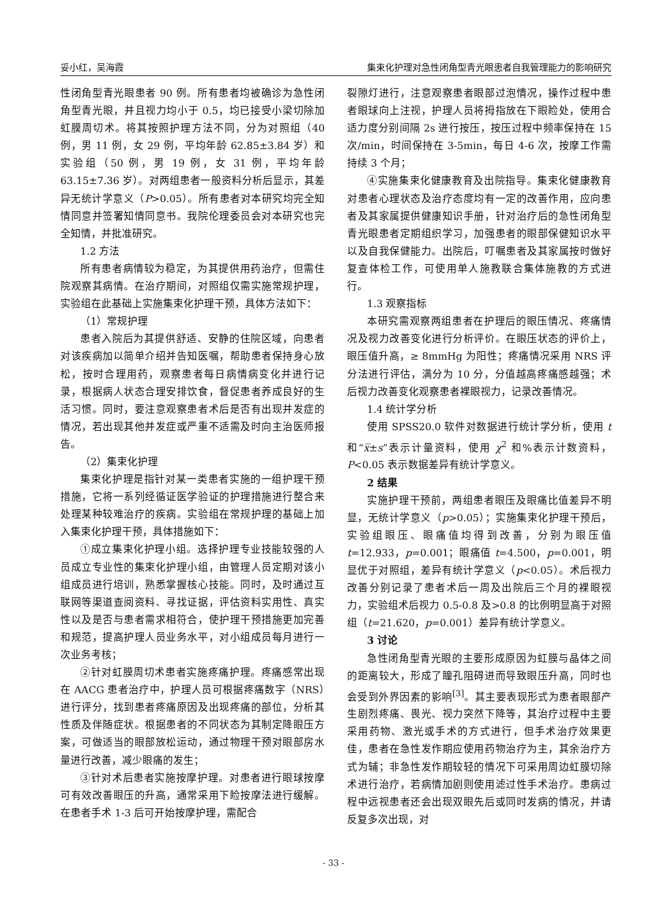妥小红，吴海霞 集束化护理对急性闭角型青光眼患者自我管理能力的影响研究
性闭角型青光眼患者 90 例。所有患者均被确诊为急性闭角型青光眼，并且视力均小于 0.5，均已接受小梁切除加虹膜周切术。将其按照护理方法不同，分为对照组（40 例，男 11 例，女 29 例，平均年龄 62.85±3.84 岁）和实验组（50 例，男 19 例，女 31 例，平均年龄 63.15±7.36 岁）。对两组患者一般资料分析后显示，其差异无统计学意义（P>0.05）。所有患者对本研究均完全知情同意并签署知情同意书。我院伦理委员会对本研究也完全知情，并批准研究。
1.2 方法
所有患者病情较为稳定，为其提供用药治疗，但需住院观察其病情。在治疗期间，对照组仅需实施常规护理，实验组在此基础上实施集束化护理干预，具体方法如下：
（1）常规护理
患者入院后为其提供舒适、安静的住院区域，向患者对该疾病加以简单介绍并告知医嘱，帮助患者保持身心放松，按时合理用药，观察患者每日病情病变化并进行记录，根据病人状态合理安排饮食，督促患者养成良好的生活习惯。同时，要注意观察患者术后是否有出现并发症的情况，若出现其他并发症或严重不适需及时向主治医师报告。
（2）集束化护理
集束化护理是指针对某一类患者实施的一组护理干预措施，它将一系列经循证医学验证的护理措施进行整合来处理某种较难治疗的疾病。实验组在常规护理的基础上加入集束化护理干预，具体措施如下：
①成立集束化护理小组。选择护理专业技能较强的人员成立专业性的集束化护理小组，由管理人员定期对该小组成员进行培训，熟悉掌握核心技能。同时，及时通过互联网等渠道查阅资料、寻找证据，评估资料实用性、真实性以及是否与患者需求相符合，使护理干预措施更加完善和规范，提高护理人员业务水平，对小组成员每月进行一次业务考核；
②针对虹膜周切术患者实施疼痛护理。疼痛感常出现在 AACG 患者治疗中，护理人员可根据疼痛数字（NRS）进行评分，找到患者疼痛原因及出现疼痛的部位，分析其性质及伴随症状。根据患者的不同状态为其制定降眼压方案，可做适当的眼部放松运动，通过物理干预对眼部房水量进行改善，减少眼痛的发生；
③针对术后患者实施按摩护理。对患者进行眼球按摩可有效改善眼压的升高，通常采用下睑按摩法进行缓解。在患者手术 1-3 后可开始按摩护理，需配合
裂隙灯进行，注意观察患者眼部过泡情况，操作过程中患者眼球向上注视，护理人员将拇指放在下眼睑处，使用合适力度分别间隔 2s 进行按压，按压过程中频率保持在 15 次/min，时间保持在 3-5min，每日 4-6 次，按摩工作需持续 3 个月；
④实施集束化健康教育及出院指导。集束化健康教育对患者心理状态及治疗态度均有一定的改善作用，应向患者及其家属提供健康知识手册，针对治疗后的急性闭角型青光眼患者定期组织学习，加强患者的眼部保健知识水平以及自我保健能力。出院后，叮嘱患者及其家属按时做好复查体检工作，可使用单人施教联合集体施教的方式进行。
1.3 观察指标
本研究需观察两组患者在护理后的眼压情况、疼痛情况及视力改善变化进行分析评价。在眼压状态的评价上，眼压值升高，≥ 8mmHg 为阳性；疼痛情况采用 NRS 评分法进行评估，满分为 10 分，分值越高疼痛感越强；术后视力改善变化观察患者裸眼视力，记录改善情况。
1.4 统计学分析
使用 SPSS20.0 软件对数据进行统计学分析，使用 t 和“x̅±s”表示计量资料，使用 χ<sup>2</sup> 和%表示计数资料，P<0.05 表示数据差异有统计学意义。
2 结果
实施护理干预前，两组患者眼压及眼痛比值差异不明显，无统计学意义（p>0.05）；实施集束化护理干预后，实验组眼压、眼痛值均得到改善，分别为眼压值 t=12.933，p=0.001；眼痛值 t=4.500，p=0.001，明显优于对照组，差异有统计学意义（p<0.05）。术后视力改善分别记录了患者术后一周及出院后三个月的裸眼视力，实验组术后视力 0.5-0.8 及>0.8 的比例明显高于对照组（t=21.620，p=0.001）差异有统计学意义。
3 讨论
急性闭角型青光眼的主要形成原因为虹膜与晶体之间的距离较大，形成了瞳孔阻碍进而导致眼压升高，同时也会受到外界因素的影响<sup>[3]</sup>。其主要表现形式为患者眼部产生剧烈疼痛、畏光、视力突然下降等，其治疗过程中主要采用药物、激光或手术的方式进行，但手术治疗效果更佳，患者在急性发作期应使用药物治疗为主，其余治疗方式为辅；非急性发作期较轻的情况下可采用周边虹膜切除术进行治疗，若病情加剧则使用滤过性手术治疗。患病过程中远视患者还会出现双眼先后或同时发病的情况，并请反复多次出现，对
- 33 -